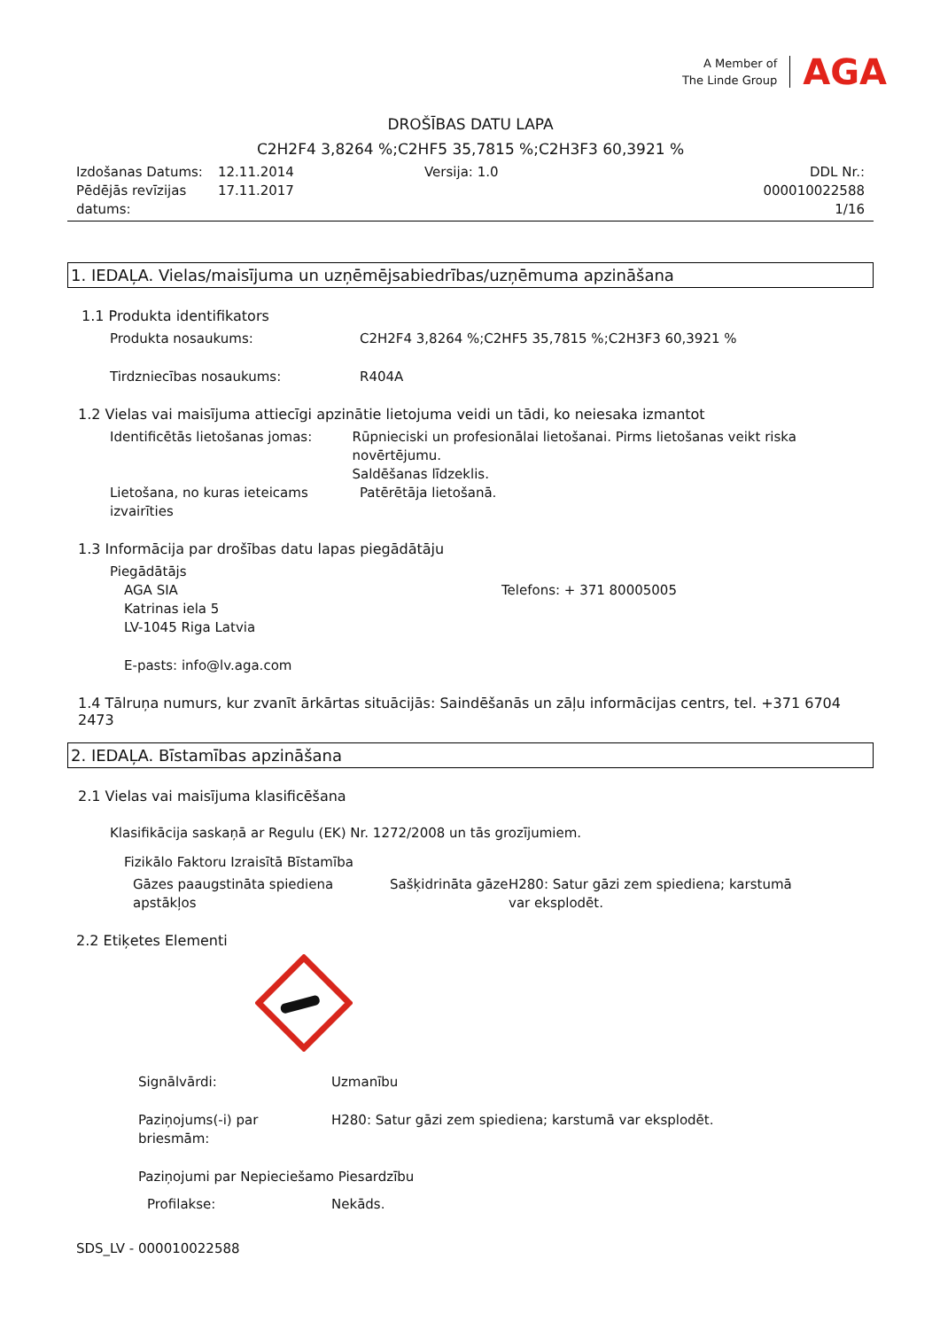A Member of
The Linde Group
AGA
DROŠĪBAS DATU LAPA
C2H2F4 3,8264 %;C2HF5 35,7815 %;C2H3F3 60,3921 %
Izdošanas Datums:
Pēdējās revīzijas datums:
12.11.2014
17.11.2017
Versija: 1.0 DDL Nr.: 000010022588
1/16
1. IEDAĻA. Vielas/maisījuma un uzņēmējsabiedrības/uzņēmuma apzināšana
1.1 Produkta identifikators
Produkta nosaukums: C2H2F4 3,8264 %;C2HF5 35,7815 %;C2H3F3 60,3921 %
Tirdzniecības nosaukums: R404A
1.2 Vielas vai maisījuma attiecīgi apzinātie lietojuma veidi un tādi, ko neiesaka izmantot
Identificētās lietošanas jomas: Rūpnieciski un profesionālai lietošanai. Pirms lietošanas veikt riska novērtējumu.
Saldēšanas līdzeklis.
Lietošana, no kuras ieteicams izvairīties
Patērētāja lietošanā.
1.3 Informācija par drošības datu lapas piegādātāju
Piegādātājs
AGA SIA
Katrinas iela 5
LV-1045 Riga Latvia
Telefons: + 371 80005005
E-pasts: info@lv.aga.com
1.4 Tālruņa numurs, kur zvanīt ārkārtas situācijās: Saindēšanās un zāļu informācijas centrs, tel. +371 6704 2473
2. IEDAĻA. Bīstamības apzināšana
2.1 Vielas vai maisījuma klasificēšana
Klasifikācija saskaņā ar Regulu (EK) Nr. 1272/2008 un tās grozījumiem.
Fizikālo Faktoru Izraisītā Bīstamība
Gāzes paaugstināta spiediena apstākļos
Sašķidrināta gāze
H280: Satur gāzi zem spiediena; karstumā var eksplodēt.
2.2 Etiķetes Elementi
Signālvārdi: Uzmanību
Paziņojums(-i) par briesmām:
H280: Satur gāzi zem spiediena; karstumā var eksplodēt.
Paziņojumi par Nepieciešamo Piesardzību
Profilakse: Nekāds.
SDS_LV - 000010022588